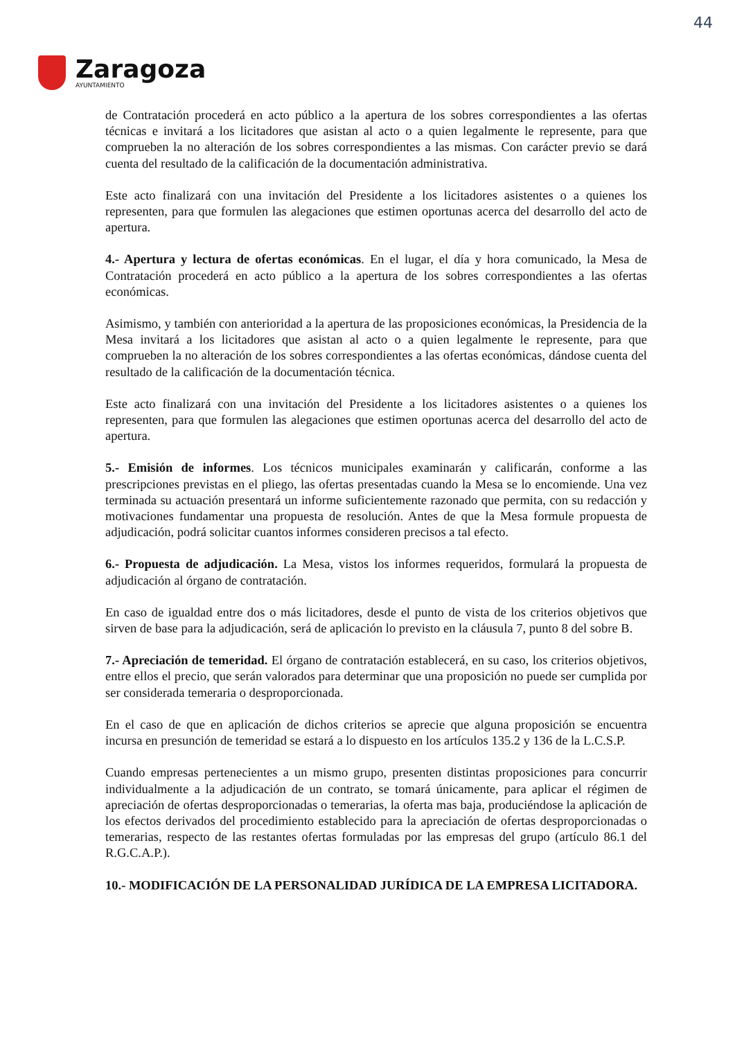44
Zaragoza
AYUNTAMIENTO
de Contratación procederá en acto público a la apertura de los sobres correspondientes a las ofertas técnicas e invitará a los licitadores que asistan al acto o a quien legalmente le represente, para que comprueben la no alteración de los sobres correspondientes a las mismas. Con carácter previo se dará cuenta del resultado de la calificación de la documentación administrativa.
Este acto finalizará con una invitación del Presidente a los licitadores asistentes o a quienes los representen, para que formulen las alegaciones que estimen oportunas acerca del desarrollo del acto de apertura.
4.- Apertura y lectura de ofertas económicas. En el lugar, el día y hora comunicado, la Mesa de Contratación procederá en acto público a la apertura de los sobres correspondientes a las ofertas económicas.
Asimismo, y también con anterioridad a la apertura de las proposiciones económicas, la Presidencia de la Mesa invitará a los licitadores que asistan al acto o a quien legalmente le represente, para que comprueben la no alteración de los sobres correspondientes a las ofertas económicas, dándose cuenta del resultado de la calificación de la documentación técnica.
Este acto finalizará con una invitación del Presidente a los licitadores asistentes o a quienes los representen, para que formulen las alegaciones que estimen oportunas acerca del desarrollo del acto de apertura.
5.- Emisión de informes. Los técnicos municipales examinarán y calificarán, conforme a las prescripciones previstas en el pliego, las ofertas presentadas cuando la Mesa se lo encomiende. Una vez terminada su actuación presentará un informe suficientemente razonado que permita, con su redacción y motivaciones fundamentar una propuesta de resolución. Antes de que la Mesa formule propuesta de adjudicación, podrá solicitar cuantos informes consideren precisos a tal efecto.
6.- Propuesta de adjudicación. La Mesa, vistos los informes requeridos, formulará la propuesta de adjudicación al órgano de contratación.
En caso de igualdad entre dos o más licitadores, desde el punto de vista de los criterios objetivos que sirven de base para la adjudicación, será de aplicación lo previsto en la cláusula 7, punto 8 del sobre B.
7.- Apreciación de temeridad. El órgano de contratación establecerá, en su caso, los criterios objetivos, entre ellos el precio, que serán valorados para determinar que una proposición no puede ser cumplida por ser considerada temeraria o desproporcionada.
En el caso de que en aplicación de dichos criterios se aprecie que alguna proposición se encuentra incursa en presunción de temeridad se estará a lo dispuesto en los artículos 135.2 y 136 de la L.C.S.P.
Cuando empresas pertenecientes a un mismo grupo, presenten distintas proposiciones para concurrir individualmente a la adjudicación de un contrato, se tomará únicamente, para aplicar el régimen de apreciación de ofertas desproporcionadas o temerarias, la oferta mas baja, produciéndose la aplicación de los efectos derivados del procedimiento establecido para la apreciación de ofertas desproporcionadas o temerarias, respecto de las restantes ofertas formuladas por las empresas del grupo (artículo 86.1 del R.G.C.A.P.).
10.- MODIFICACIÓN DE LA PERSONALIDAD JURÍDICA DE LA EMPRESA LICITADORA.